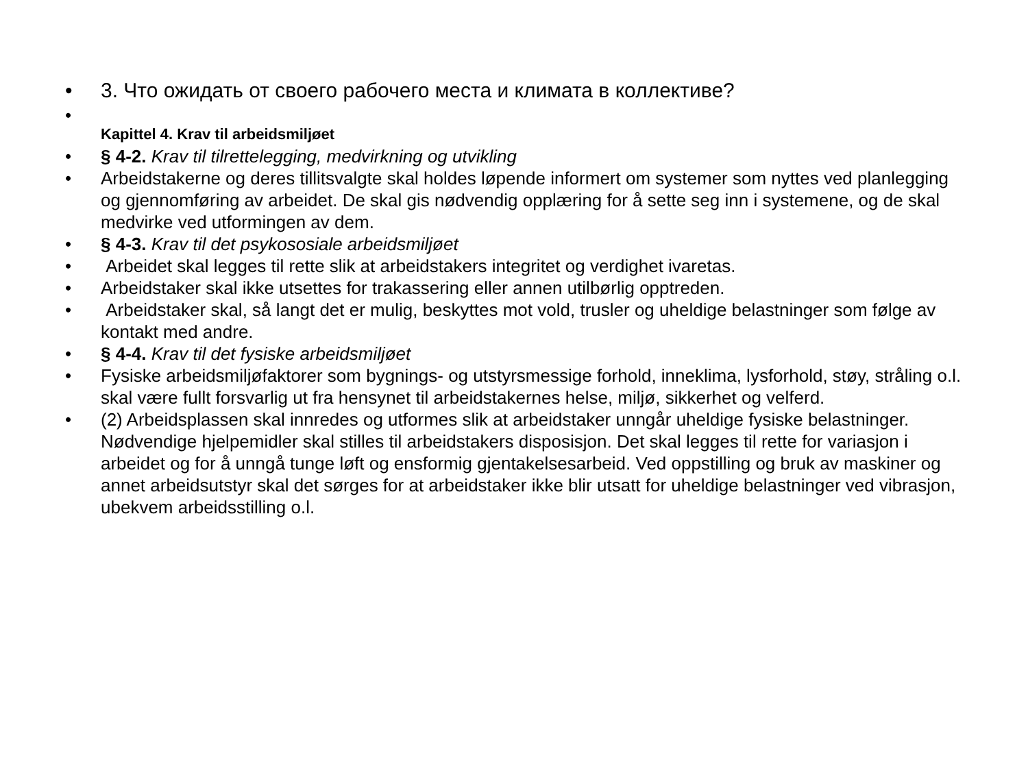• 3. Что ожидать от своего рабочего места и климата в коллективе?
• Kapittel 4. Krav til arbeidsmiljøet
• § 4-2. Krav til tilrettelegging, medvirkning og utvikling
• Arbeidstakerne og deres tillitsvalgte skal holdes løpende informert om systemer som nyttes ved planlegging og gjennomføring av arbeidet. De skal gis nødvendig opplæring for å sette seg inn i systemene, og de skal medvirke ved utformingen av dem.
• § 4-3. Krav til det psykososiale arbeidsmiljøet
• Arbeidet skal legges til rette slik at arbeidstakers integritet og verdighet ivaretas.
• Arbeidstaker skal ikke utsettes for trakassering eller annen utilbørlig opptreden.
• Arbeidstaker skal, så langt det er mulig, beskyttes mot vold, trusler og uheldige belastninger som følge av kontakt med andre.
• § 4-4. Krav til det fysiske arbeidsmiljøet
• Fysiske arbeidsmiljøfaktorer som bygnings- og utstyrsmessige forhold, inneklima, lysforhold, støy, stråling o.l. skal være fullt forsvarlig ut fra hensynet til arbeidstakernes helse, miljø, sikkerhet og velferd.
• (2) Arbeidsplassen skal innredes og utformes slik at arbeidstaker unngår uheldige fysiske belastninger. Nødvendige hjelpemidler skal stilles til arbeidstakers disposisjon. Det skal legges til rette for variasjon i arbeidet og for å unngå tunge løft og ensformig gjentakelsesarbeid. Ved oppstilling og bruk av maskiner og annet arbeidsutstyr skal det sørges for at arbeidstaker ikke blir utsatt for uheldige belastninger ved vibrasjon, ubekvem arbeidsstilling o.l.